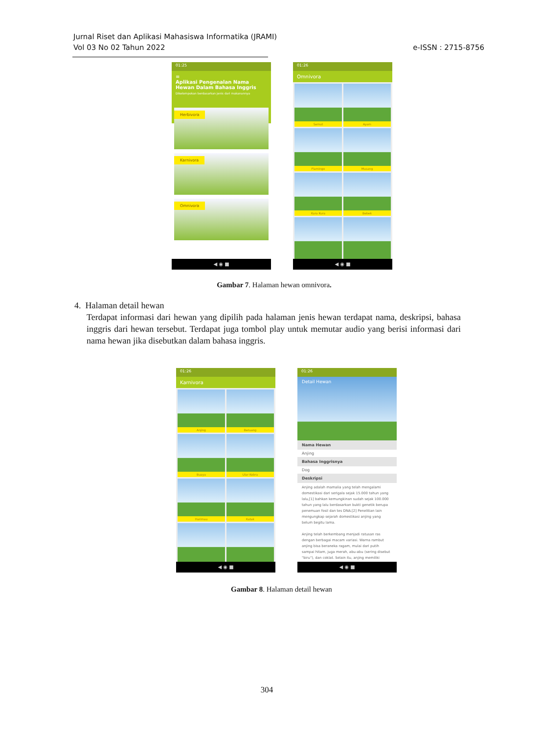Jurnal Riset dan Aplikasi Mahasiswa Informatika (JRAMI)
Vol 03 No 02 Tahun 2022
e-ISSN : 2715-8756
01:25
≡
Aplikasi Pengenalan Nama Hewan Dalam Bahasa Inggris
Dikelompokan berdasarkan jenis dari makanannya
Herbivora
Karnivora
Omnivora
◀ ◉ ■
01:26
Omnivora
Semut
Ayam
Flamingo
Musang
Kura Kura
Bebek
◀ ◉ ■
Gambar 7. Halaman hewan omnivora.
4. Halaman detail hewan
Terdapat informasi dari hewan yang dipilih pada halaman jenis hewan terdapat nama, deskripsi, bahasa inggris dari hewan tersebut. Terdapat juga tombol play untuk memutar audio yang berisi informasi dari nama hewan jika disebutkan dalam bahasa inggris.
01:26
Karnivora
Anjing
Beruang
Buaya
Ular Kobra
Harimau
Katak
◀ ◉ ■
01:26
Detail Hewan
Nama Hewan
Anjing
Bahasa Inggrisnya
Dog
Deskripsi
Anjing adalah mamalia yang telah mengalami domestikasi dari serigala sejak 15.000 tahun yang lalu,[1] bahkan kemungkinan sudah sejak 100.000 tahun yang lalu berdasarkan bukti genetik berupa penemuan fosil dan tes DNA.[2] Penelitian lain mengungkap sejarah domestikasi anjing yang belum begitu lama.
Anjing telah berkembang menjadi ratusan ras dengan berbagai macam variasi. Warna rambut anjing bisa beraneka ragam, mulai dari putih sampai hitam, juga merah, abu-abu (sering disebut "biru"), dan coklat. Selain itu, anjing memiliki
◀ ◉ ■
Gambar 8. Halaman detail hewan
304